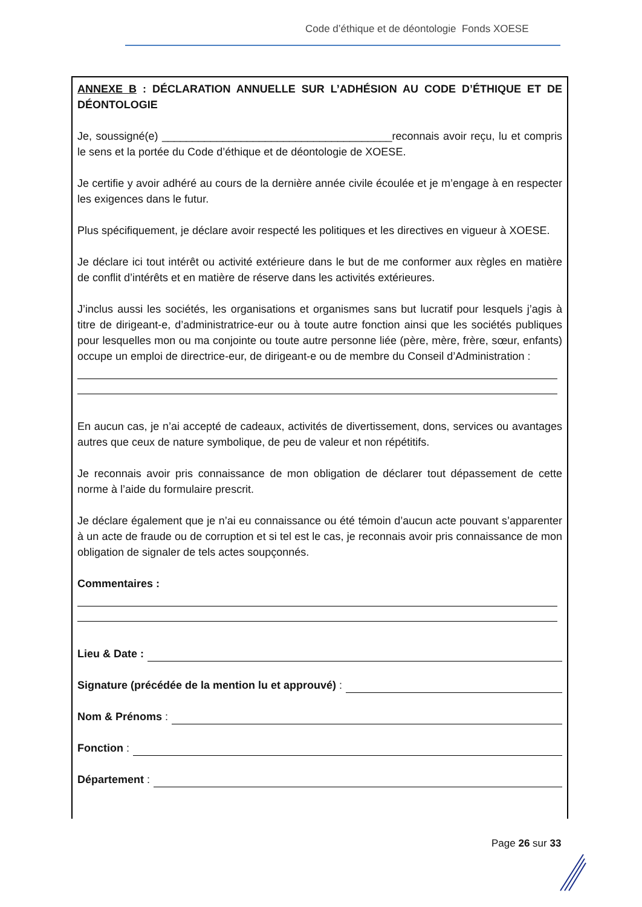Code d’éthique et de déontologie Fonds XOESE
ANNEXE B : DÉCLARATION ANNUELLE SUR L’ADHÉSION AU CODE D’ÉTHIQUE ET DE DÉONTOLOGIE
Je, soussigné(e) ______________________________________reconnais avoir reçu, lu et compris le sens et la portée du Code d’éthique et de déontologie de XOESE.
Je certifie y avoir adhéré au cours de la dernière année civile écoulée et je m’engage à en respecter les exigences dans le futur.
Plus spécifiquement, je déclare avoir respecté les politiques et les directives en vigueur à XOESE.
Je déclare ici tout intérêt ou activité extérieure dans le but de me conformer aux règles en matière de conflit d’intérêts et en matière de réserve dans les activités extérieures.
J’inclus aussi les sociétés, les organisations et organismes sans but lucratif pour lesquels j’agis à titre de dirigeant-e, d’administratrice-eur ou à toute autre fonction ainsi que les sociétés publiques pour lesquelles mon ou ma conjointe ou toute autre personne liée (père, mère, frère, sœur, enfants) occupe un emploi de directrice-eur, de dirigeant-e ou de membre du Conseil d’Administration :
En aucun cas, je n’ai accepté de cadeaux, activités de divertissement, dons, services ou avantages autres que ceux de nature symbolique, de peu de valeur et non répétitifs.
Je reconnais avoir pris connaissance de mon obligation de déclarer tout dépassement de cette norme à l’aide du formulaire prescrit.
Je déclare également que je n’ai eu connaissance ou été témoin d’aucun acte pouvant s’apparenter à un acte de fraude ou de corruption et si tel est le cas, je reconnais avoir pris connaissance de mon obligation de signaler de tels actes soupçonnés.
Commentaires :
Lieu & Date :
Signature (précédée de la mention lu et approuvé) :
Nom & Prénoms :
Fonction :
Département :
Page 26 sur 33